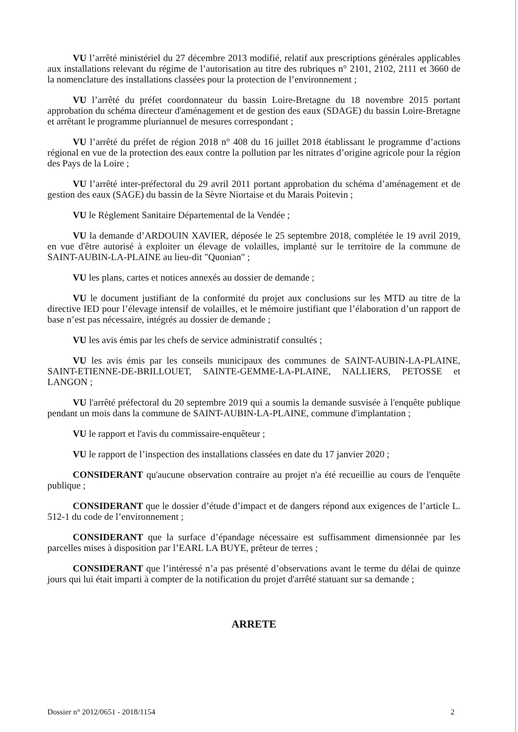VU l’arrêté ministériel du 27 décembre 2013 modifié, relatif aux prescriptions générales applicables aux installations relevant du régime de l’autorisation au titre des rubriques n° 2101, 2102, 2111 et 3660 de la nomenclature des installations classées pour la protection de l’environnement ;
VU l’arrêté du préfet coordonnateur du bassin Loire-Bretagne du 18 novembre 2015 portant approbation du schéma directeur d'aménagement et de gestion des eaux (SDAGE) du bassin Loire-Bretagne et arrêtant le programme pluriannuel de mesures correspondant ;
VU l’arrêté du préfet de région 2018 n° 408 du 16 juillet 2018 établissant le programme d’actions régional en vue de la protection des eaux contre la pollution par les nitrates d’origine agricole pour la région des Pays de la Loire ;
VU l’arrêté inter-préfectoral du 29 avril 2011 portant approbation du schéma d’aménagement et de gestion des eaux (SAGE) du bassin de la Sèvre Niortaise et du Marais Poitevin ;
VU le Règlement Sanitaire Départemental de la Vendée ;
VU la demande d’ARDOUIN XAVIER, déposée le 25 septembre 2018, complétée le 19 avril 2019, en vue d'être autorisé à exploiter un élevage de volailles, implanté sur le territoire de la commune de SAINT-AUBIN-LA-PLAINE au lieu-dit "Quonian" ;
VU les plans, cartes et notices annexés au dossier de demande ;
VU le document justifiant de la conformité du projet aux conclusions sur les MTD au titre de la directive IED pour l’élevage intensif de volailles, et le mémoire justifiant que l’élaboration d’un rapport de base n’est pas nécessaire, intégrés au dossier de demande ;
VU les avis émis par les chefs de service administratif consultés ;
VU les avis émis par les conseils municipaux des communes de SAINT-AUBIN-LA-PLAINE, SAINT-ETIENNE-DE-BRILLOUET, SAINTE-GEMME-LA-PLAINE, NALLIERS, PETOSSE et LANGON ;
VU l'arrêté préfectoral du 20 septembre 2019 qui a soumis la demande susvisée à l'enquête publique pendant un mois dans la commune de SAINT-AUBIN-LA-PLAINE, commune d'implantation ;
VU le rapport et l'avis du commissaire-enquêteur ;
VU le rapport de l’inspection des installations classées en date du 17 janvier 2020 ;
CONSIDERANT qu'aucune observation contraire au projet n'a été recueillie au cours de l'enquête publique ;
CONSIDERANT que le dossier d’étude d’impact et de dangers répond aux exigences de l’article L. 512-1 du code de l’environnement ;
CONSIDERANT que la surface d’épandage nécessaire est suffisamment dimensionnée par les parcelles mises à disposition par l’EARL LA BUYE, prêteur de terres ;
CONSIDERANT que l’intéressé n’a pas présenté d’observations avant le terme du délai de quinze jours qui lui était imparti à compter de la notification du projet d'arrêté statuant sur sa demande ;
ARRETE
Dossier n° 2012/0651 - 2018/1154 2